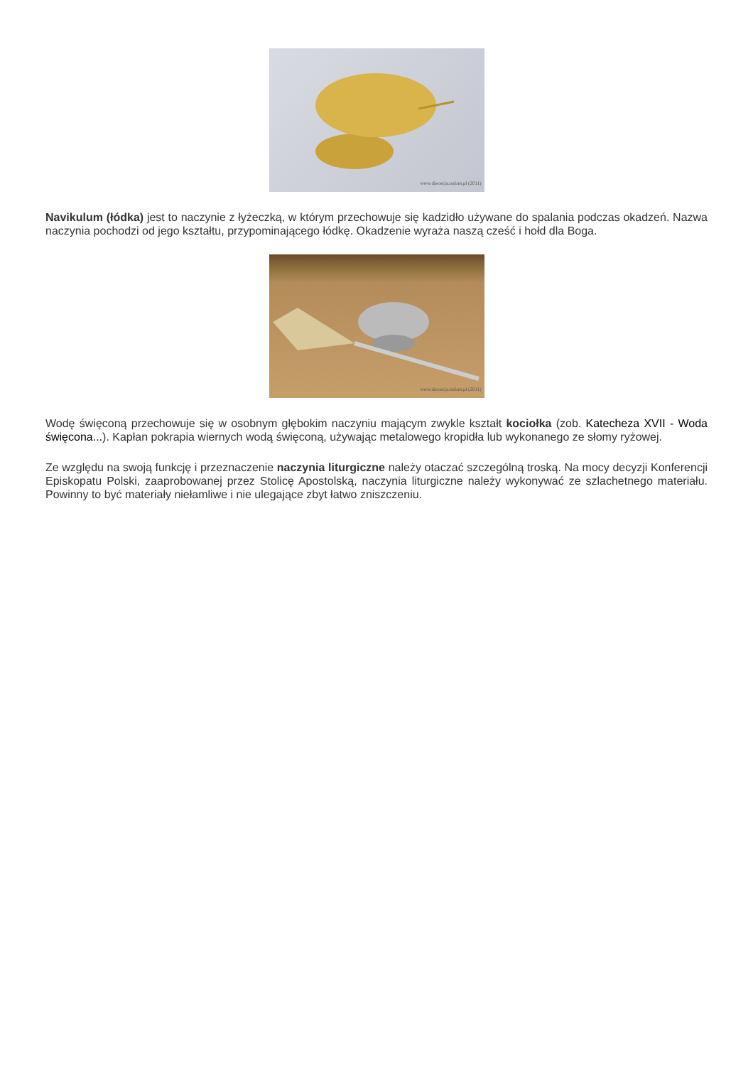www.diecezja.radom.pl (2011)
Navikulum (łódka) jest to naczynie z łyżeczką, w którym przechowuje się kadzidło używane do spalania podczas okadzeń. Nazwa naczynia pochodzi od jego kształtu, przypominającego łódkę. Okadzenie wyraża naszą cześć i hołd dla Boga.
www.diecezja.radom.pl (2011)
Wodę święconą przechowuje się w osobnym głębokim naczyniu mającym zwykle kształt kociołka (zob. Katecheza XVII - Woda święcona...). Kapłan pokrapia wiernych wodą święconą, używając metalowego kropidła lub wykonanego ze słomy ryżowej.
Ze względu na swoją funkcję i przeznaczenie naczynia liturgiczne należy otaczać szczególną troską. Na mocy decyzji Konferencji Episkopatu Polski, zaaprobowanej przez Stolicę Apostolską, naczynia liturgiczne należy wykonywać ze szlachetnego materiału. Powinny to być materiały niełamliwe i nie ulegające zbyt łatwo zniszczeniu.